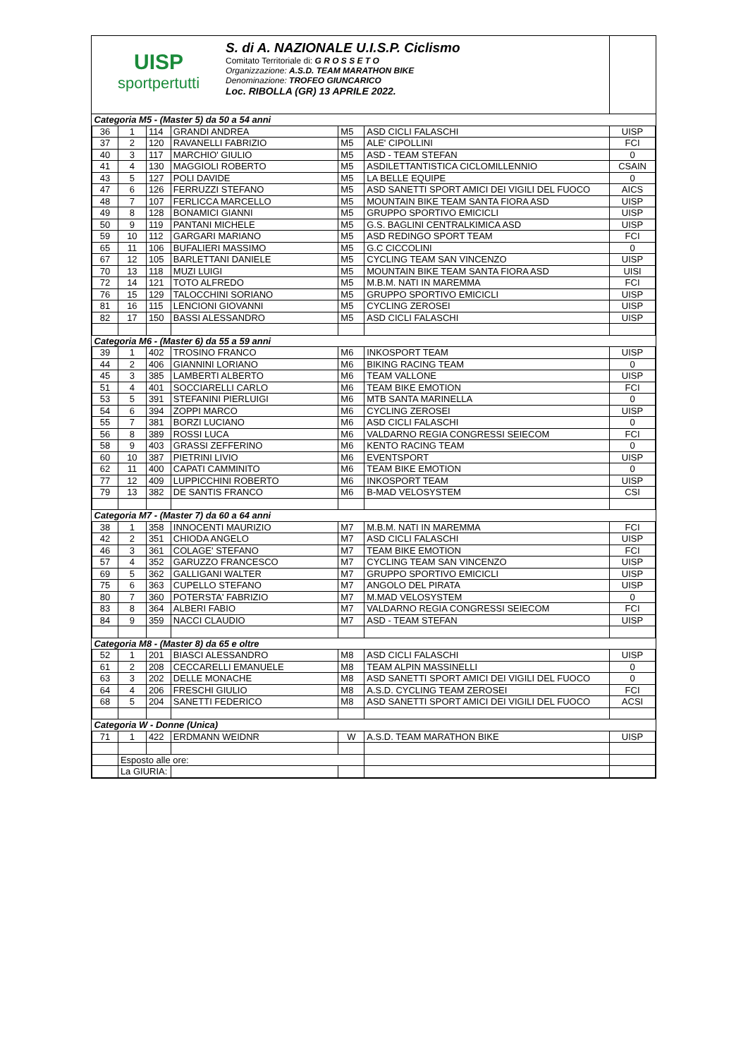UISP
sportpertutti
S. di A. NAZIONALE U.I.S.P. Ciclismo
Comitato Territoriale di: G R O S S E T O
Organizzazione: A.S.D. TEAM MARATHON BIKE
Denominazione: TROFEO GIUNCARICO
Loc. RIBOLLA (GR) 13 APRILE 2022.
| Categoria M5 - (Master 5) da 50 a 54 anni | | | | | | |
| 36 | 1 | 114 | GRANDI ANDREA | M5 | ASD CICLI FALASCHI | UISP |
| 37 | 2 | 120 | RAVANELLI FABRIZIO | M5 | ALE' CIPOLLINI | FCI |
| 40 | 3 | 117 | MARCHIO' GIULIO | M5 | ASD - TEAM STEFAN | 0 |
| 41 | 4 | 130 | MAGGIOLI ROBERTO | M5 | ASDILETTANTISTICA CICLOMILLENNIO | CSAIN |
| 43 | 5 | 127 | POLI DAVIDE | M5 | LA BELLE EQUIPE | 0 |
| 47 | 6 | 126 | FERRUZZI STEFANO | M5 | ASD SANETTI SPORT AMICI DEI VIGILI DEL FUOCO | AICS |
| 48 | 7 | 107 | FERLICCA MARCELLO | M5 | MOUNTAIN BIKE TEAM SANTA FIORA ASD | UISP |
| 49 | 8 | 128 | BONAMICI GIANNI | M5 | GRUPPO SPORTIVO EMICICLI | UISP |
| 50 | 9 | 119 | PANTANI MICHELE | M5 | G.S. BAGLINI CENTRALKIMICA ASD | UISP |
| 59 | 10 | 112 | GARGARI MARIANO | M5 | ASD REDINGO SPORT TEAM | FCI |
| 65 | 11 | 106 | BUFALIERI MASSIMO | M5 | G.C CICCOLINI | 0 |
| 67 | 12 | 105 | BARLETTANI DANIELE | M5 | CYCLING TEAM SAN VINCENZO | UISP |
| 70 | 13 | 118 | MUZI LUIGI | M5 | MOUNTAIN BIKE TEAM SANTA FIORA ASD | UISI |
| 72 | 14 | 121 | TOTO ALFREDO | M5 | M.B.M. NATI IN MAREMMA | FCI |
| 76 | 15 | 129 | TALOCCHINI SORIANO | M5 | GRUPPO SPORTIVO EMICICLI | UISP |
| 81 | 16 | 115 | LENCIONI GIOVANNI | M5 | CYCLING ZEROSEI | UISP |
| 82 | 17 | 150 | BASSI ALESSANDRO | M5 | ASD CICLI FALASCHI | UISP |
| Categoria M6 - (Master 6) da 55 a 59 anni | | | | | | |
| 39 | 1 | 402 | TROSINO FRANCO | M6 | INKOSPORT TEAM | UISP |
| 44 | 2 | 406 | GIANNINI LORIANO | M6 | BIKING RACING TEAM | 0 |
| 45 | 3 | 385 | LAMBERTI ALBERTO | M6 | TEAM VALLONE | UISP |
| 51 | 4 | 401 | SOCCIARELLI CARLO | M6 | TEAM BIKE EMOTION | FCI |
| 53 | 5 | 391 | STEFANINI PIERLUIGI | M6 | MTB SANTA MARINELLA | 0 |
| 54 | 6 | 394 | ZOPPI MARCO | M6 | CYCLING ZEROSEI | UISP |
| 55 | 7 | 381 | BORZI LUCIANO | M6 | ASD CICLI FALASCHI | 0 |
| 56 | 8 | 389 | ROSSI LUCA | M6 | VALDARNO REGIA CONGRESSI SEIECOM | FCI |
| 58 | 9 | 403 | GRASSI ZEFFERINO | M6 | KENTO RACING TEAM | 0 |
| 60 | 10 | 387 | PIETRINI LIVIO | M6 | EVENTSPORT | UISP |
| 62 | 11 | 400 | CAPATI CAMMINITO | M6 | TEAM BIKE EMOTION | 0 |
| 77 | 12 | 409 | LUPPICCHINI ROBERTO | M6 | INKOSPORT TEAM | UISP |
| 79 | 13 | 382 | DE SANTIS FRANCO | M6 | B-MAD VELOSYSTEM | CSI |
| Categoria M7 - (Master 7) da 60 a 64 anni | | | | | | |
| 38 | 1 | 358 | INNOCENTI MAURIZIO | M7 | M.B.M. NATI IN MAREMMA | FCI |
| 42 | 2 | 351 | CHIODA ANGELO | M7 | ASD CICLI FALASCHI | UISP |
| 46 | 3 | 361 | COLAGE' STEFANO | M7 | TEAM BIKE EMOTION | FCI |
| 57 | 4 | 352 | GARUZZO FRANCESCO | M7 | CYCLING TEAM SAN VINCENZO | UISP |
| 69 | 5 | 362 | GALLIGANI WALTER | M7 | GRUPPO SPORTIVO EMICICLI | UISP |
| 75 | 6 | 363 | CUPELLO STEFANO | M7 | ANGOLO DEL PIRATA | UISP |
| 80 | 7 | 360 | POTERSTA' FABRIZIO | M7 | M.MAD VELOSYSTEM | 0 |
| 83 | 8 | 364 | ALBERI FABIO | M7 | VALDARNO REGIA CONGRESSI SEIECOM | FCI |
| 84 | 9 | 359 | NACCI CLAUDIO | M7 | ASD - TEAM STEFAN | UISP |
| Categoria M8 - (Master 8) da 65 e oltre | | | | | | |
| 52 | 1 | 201 | BIASCI ALESSANDRO | M8 | ASD CICLI FALASCHI | UISP |
| 61 | 2 | 208 | CECCARELLI EMANUELE | M8 | TEAM ALPIN MASSINELLI | 0 |
| 63 | 3 | 202 | DELLE MONACHE | M8 | ASD SANETTI SPORT AMICI DEI VIGILI DEL FUOCO | 0 |
| 64 | 4 | 206 | FRESCHI GIULIO | M8 | A.S.D. CYCLING TEAM ZEROSEI | FCI |
| 68 | 5 | 204 | SANETTI FEDERICO | M8 | ASD SANETTI SPORT AMICI DEI VIGILI DEL FUOCO | ACSI |
| Categoria W - Donne (Unica) | | | | | | |
| 71 | 1 | 422 | ERDMANN WEIDNR | W | A.S.D. TEAM MARATHON BIKE | UISP |
| | Esposto alle ore: | | | | | |
| | La GIURIA: | | | | | |